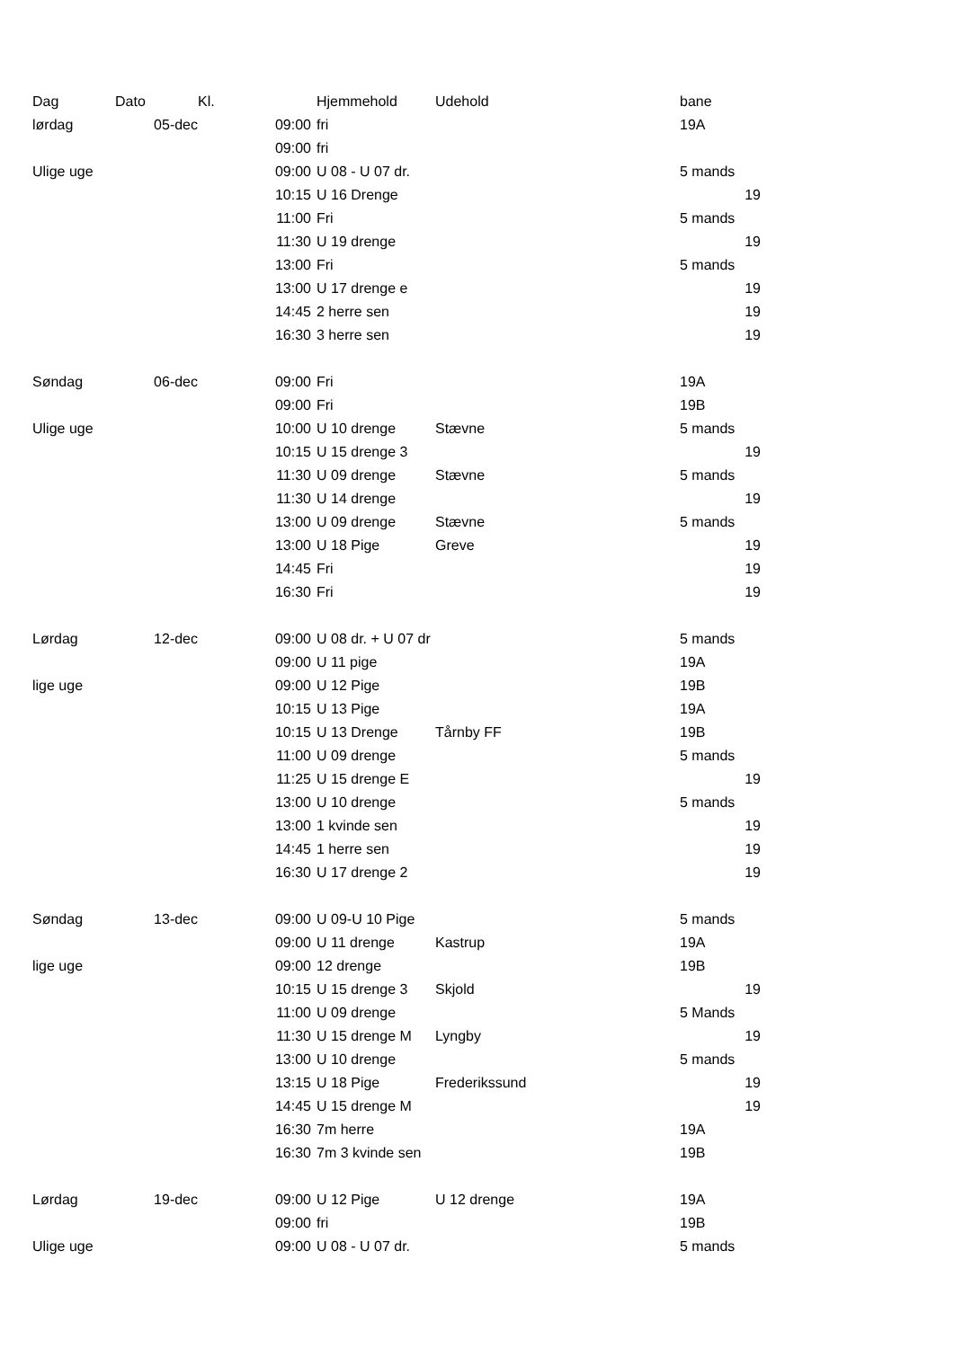| Dag | Dato | Kl. | Hjemmehold | Udehold | bane |
| --- | --- | --- | --- | --- | --- |
| lørdag | 05-dec | 09:00 | fri | | 19A |
| | | 09:00 | fri | | |
| Ulige uge | | 09:00 | U 08 - U 07 dr. | | 5 mands |
| | | 10:15 | U 16 Drenge | | 19 |
| | | 11:00 | Fri | | 5 mands |
| | | 11:30 | U 19 drenge | | 19 |
| | | 13:00 | Fri | | 5 mands |
| | | 13:00 | U 17 drenge e | | 19 |
| | | 14:45 | 2 herre sen | | 19 |
| | | 16:30 | 3 herre sen | | 19 |
| Søndag | 06-dec | 09:00 | Fri | | 19A |
| | | 09:00 | Fri | | 19B |
| Ulige uge | | 10:00 | U 10 drenge | Stævne | 5 mands |
| | | 10:15 | U 15 drenge 3 | | 19 |
| | | 11:30 | U 09 drenge | Stævne | 5 mands |
| | | 11:30 | U 14 drenge | | 19 |
| | | 13:00 | U 09 drenge | Stævne | 5 mands |
| | | 13:00 | U 18 Pige | Greve | 19 |
| | | 14:45 | Fri | | 19 |
| | | 16:30 | Fri | | 19 |
| Lørdag | 12-dec | 09:00 | U 08 dr. + U 07 dr | | 5 mands |
| | | 09:00 | U 11 pige | | 19A |
| lige uge | | 09:00 | U 12 Pige | | 19B |
| | | 10:15 | U 13 Pige | | 19A |
| | | 10:15 | U 13 Drenge | Tårnby FF | 19B |
| | | 11:00 | U 09 drenge | | 5 mands |
| | | 11:25 | U 15 drenge E | | 19 |
| | | 13:00 | U 10 drenge | | 5 mands |
| | | 13:00 | 1 kvinde sen | | 19 |
| | | 14:45 | 1 herre sen | | 19 |
| | | 16:30 | U 17 drenge 2 | | 19 |
| Søndag | 13-dec | 09:00 | U 09-U 10 Pige | | 5 mands |
| | | 09:00 | U 11 drenge | Kastrup | 19A |
| lige uge | | 09:00 | 12 drenge | | 19B |
| | | 10:15 | U 15 drenge 3 | Skjold | 19 |
| | | 11:00 | U 09 drenge | | 5 Mands |
| | | 11:30 | U 15 drenge M | Lyngby | 19 |
| | | 13:00 | U 10 drenge | | 5 mands |
| | | 13:15 | U 18 Pige | Frederikssund | 19 |
| | | 14:45 | U 15 drenge M | | 19 |
| | | 16:30 | 7m herre | | 19A |
| | | 16:30 | 7m 3 kvinde sen | | 19B |
| Lørdag | 19-dec | 09:00 | U 12 Pige | U 12 drenge | 19A |
| | | 09:00 | fri | | 19B |
| Ulige uge | | 09:00 | U 08 - U 07 dr. | | 5 mands |